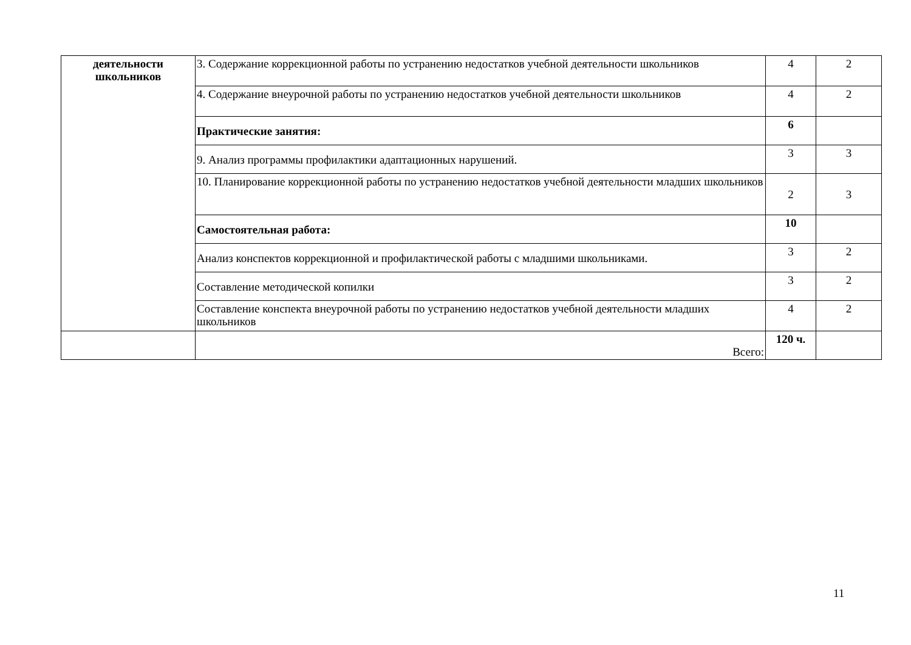| деятельности школьников | 3. Содержание коррекционной работы по устранению недостатков учебной деятельности школьников | 4 | 2 |
| | 4. Содержание внеурочной работы по устранению недостатков учебной деятельности школьников | 4 | 2 |
| | Практические занятия: | 6 | |
| | 9. Анализ программы профилактики адаптационных нарушений. | 3 | 3 |
| | 10. Планирование коррекционной работы по устранению недостатков учебной деятельности младших школьников | 2 | 3 |
| | Самостоятельная работа: | 10 | |
| | Анализ конспектов коррекционной и профилактической работы с младшими школьниками. | 3 | 2 |
| | Составление методической копилки | 3 | 2 |
| | Составление конспекта внеурочной работы по устранению недостатков учебной деятельности младших школьников | 4 | 2 |
| | Всего: | 120 ч. | |
11